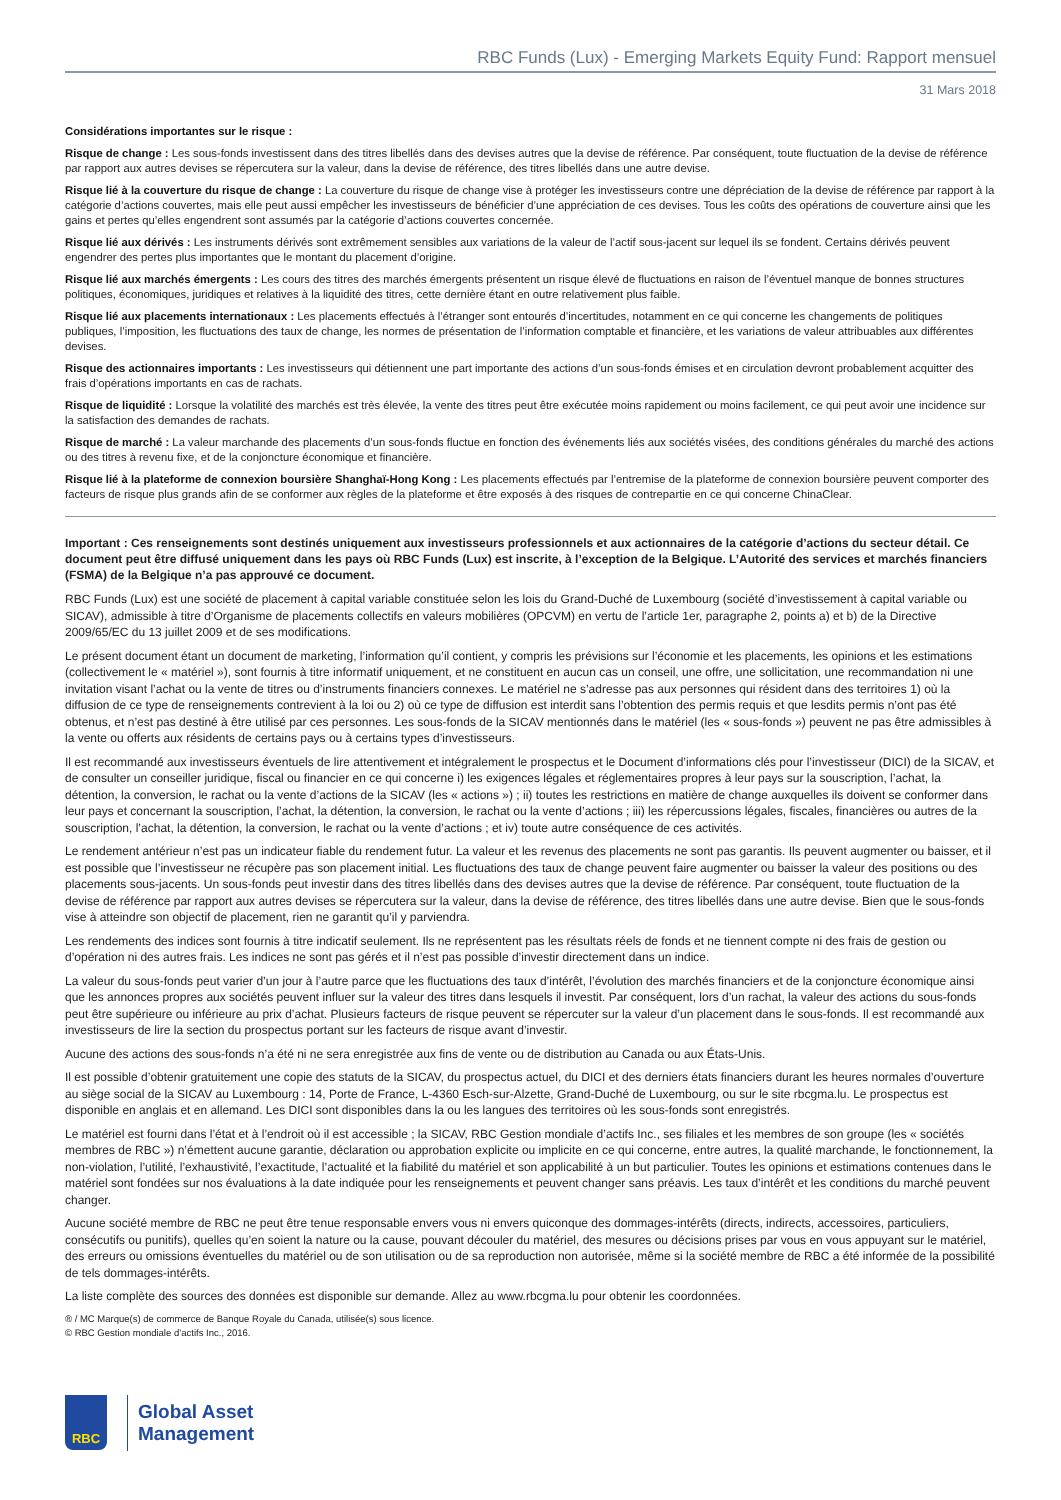RBC Funds (Lux) - Emerging Markets Equity Fund: Rapport mensuel
31 Mars 2018
Considérations importantes sur le risque :
Risque de change : Les sous-fonds investissent dans des titres libellés dans des devises autres que la devise de référence. Par conséquent, toute fluctuation de la devise de référence par rapport aux autres devises se répercutera sur la valeur, dans la devise de référence, des titres libellés dans une autre devise.
Risque lié à la couverture du risque de change : La couverture du risque de change vise à protéger les investisseurs contre une dépréciation de la devise de référence par rapport à la catégorie d’actions couvertes, mais elle peut aussi empêcher les investisseurs de bénéficier d’une appréciation de ces devises. Tous les coûts des opérations de couverture ainsi que les gains et pertes qu’elles engendrent sont assumés par la catégorie d’actions couvertes concernée.
Risque lié aux dérivés : Les instruments dérivés sont extrêmement sensibles aux variations de la valeur de l’actif sous-jacent sur lequel ils se fondent. Certains dérivés peuvent engendrer des pertes plus importantes que le montant du placement d’origine.
Risque lié aux marchés émergents : Les cours des titres des marchés émergents présentent un risque élevé de fluctuations en raison de l’éventuel manque de bonnes structures politiques, économiques, juridiques et relatives à la liquidité des titres, cette dernière étant en outre relativement plus faible.
Risque lié aux placements internationaux : Les placements effectués à l’étranger sont entourés d’incertitudes, notamment en ce qui concerne les changements de politiques publiques, l’imposition, les fluctuations des taux de change, les normes de présentation de l’information comptable et financière, et les variations de valeur attribuables aux différentes devises.
Risque des actionnaires importants : Les investisseurs qui détiennent une part importante des actions d’un sous-fonds émises et en circulation devront probablement acquitter des frais d’opérations importants en cas de rachats.
Risque de liquidité : Lorsque la volatilité des marchés est très élevée, la vente des titres peut être exécutée moins rapidement ou moins facilement, ce qui peut avoir une incidence sur la satisfaction des demandes de rachats.
Risque de marché : La valeur marchande des placements d’un sous-fonds fluctue en fonction des événements liés aux sociétés visées, des conditions générales du marché des actions ou des titres à revenu fixe, et de la conjoncture économique et financière.
Risque lié à la plateforme de connexion boursière Shanghaï-Hong Kong : Les placements effectués par l’entremise de la plateforme de connexion boursière peuvent comporter des facteurs de risque plus grands afin de se conformer aux règles de la plateforme et être exposés à des risques de contrepartie en ce qui concerne ChinaClear.
Important : Ces renseignements sont destinés uniquement aux investisseurs professionnels et aux actionnaires de la catégorie d’actions du secteur détail. Ce document peut être diffusé uniquement dans les pays où RBC Funds (Lux) est inscrite, à l’exception de la Belgique. L’Autorité des services et marchés financiers (FSMA) de la Belgique n’a pas approuvé ce document.
RBC Funds (Lux) est une société de placement à capital variable constituée selon les lois du Grand-Duché de Luxembourg (société d’investissement à capital variable ou SICAV), admissible à titre d’Organisme de placements collectifs en valeurs mobilières (OPCVM) en vertu de l’article 1er, paragraphe 2, points a) et b) de la Directive 2009/65/EC du 13 juillet 2009 et de ses modifications.
Le présent document étant un document de marketing, l’information qu’il contient, y compris les prévisions sur l’économie et les placements, les opinions et les estimations (collectivement le « matériel »), sont fournis à titre informatif uniquement, et ne constituent en aucun cas un conseil, une offre, une sollicitation, une recommandation ni une invitation visant l’achat ou la vente de titres ou d’instruments financiers connexes. Le matériel ne s’adresse pas aux personnes qui résident dans des territoires 1) où la diffusion de ce type de renseignements contrevient à la loi ou 2) où ce type de diffusion est interdit sans l’obtention des permis requis et que lesdits permis n’ont pas été obtenus, et n’est pas destiné à être utilisé par ces personnes. Les sous-fonds de la SICAV mentionnés dans le matériel (les « sous-fonds ») peuvent ne pas être admissibles à la vente ou offerts aux résidents de certains pays ou à certains types d’investisseurs.
Il est recommandé aux investisseurs éventuels de lire attentivement et intégralement le prospectus et le Document d’informations clés pour l’investisseur (DICI) de la SICAV, et de consulter un conseiller juridique, fiscal ou financier en ce qui concerne i) les exigences légales et réglementaires propres à leur pays sur la souscription, l’achat, la détention, la conversion, le rachat ou la vente d’actions de la SICAV (les « actions ») ; ii) toutes les restrictions en matière de change auxquelles ils doivent se conformer dans leur pays et concernant la souscription, l’achat, la détention, la conversion, le rachat ou la vente d’actions ; iii) les répercussions légales, fiscales, financières ou autres de la souscription, l’achat, la détention, la conversion, le rachat ou la vente d’actions ; et iv) toute autre conséquence de ces activités.
Le rendement antérieur n’est pas un indicateur fiable du rendement futur. La valeur et les revenus des placements ne sont pas garantis. Ils peuvent augmenter ou baisser, et il est possible que l’investisseur ne récupère pas son placement initial. Les fluctuations des taux de change peuvent faire augmenter ou baisser la valeur des positions ou des placements sous-jacents. Un sous-fonds peut investir dans des titres libellés dans des devises autres que la devise de référence. Par conséquent, toute fluctuation de la devise de référence par rapport aux autres devises se répercutera sur la valeur, dans la devise de référence, des titres libellés dans une autre devise. Bien que le sous-fonds vise à atteindre son objectif de placement, rien ne garantit qu’il y parviendra.
Les rendements des indices sont fournis à titre indicatif seulement. Ils ne représentent pas les résultats réels de fonds et ne tiennent compte ni des frais de gestion ou d’opération ni des autres frais. Les indices ne sont pas gérés et il n’est pas possible d’investir directement dans un indice.
La valeur du sous-fonds peut varier d’un jour à l’autre parce que les fluctuations des taux d’intérêt, l’évolution des marchés financiers et de la conjoncture économique ainsi que les annonces propres aux sociétés peuvent influer sur la valeur des titres dans lesquels il investit. Par conséquent, lors d’un rachat, la valeur des actions du sous-fonds peut être supérieure ou inférieure au prix d’achat. Plusieurs facteurs de risque peuvent se répercuter sur la valeur d’un placement dans le sous-fonds. Il est recommandé aux investisseurs de lire la section du prospectus portant sur les facteurs de risque avant d’investir.
Aucune des actions des sous-fonds n’a été ni ne sera enregistrée aux fins de vente ou de distribution au Canada ou aux États-Unis.
Il est possible d’obtenir gratuitement une copie des statuts de la SICAV, du prospectus actuel, du DICI et des derniers états financiers durant les heures normales d’ouverture au siège social de la SICAV au Luxembourg : 14, Porte de France, L-4360 Esch-sur-Alzette, Grand-Duché de Luxembourg, ou sur le site rbcgma.lu. Le prospectus est disponible en anglais et en allemand. Les DICI sont disponibles dans la ou les langues des territoires où les sous-fonds sont enregistrés.
Le matériel est fourni dans l’état et à l’endroit où il est accessible ; la SICAV, RBC Gestion mondiale d’actifs Inc., ses filiales et les membres de son groupe (les « sociétés membres de RBC ») n’émettent aucune garantie, déclaration ou approbation explicite ou implicite en ce qui concerne, entre autres, la qualité marchande, le fonctionnement, la non-violation, l’utilité, l’exhaustivité, l’exactitude, l’actualité et la fiabilité du matériel et son applicabilité à un but particulier. Toutes les opinions et estimations contenues dans le matériel sont fondées sur nos évaluations à la date indiquée pour les renseignements et peuvent changer sans préavis. Les taux d’intérêt et les conditions du marché peuvent changer.
Aucune société membre de RBC ne peut être tenue responsable envers vous ni envers quiconque des dommages-intérêts (directs, indirects, accessoires, particuliers, consécutifs ou punitifs), quelles qu’en soient la nature ou la cause, pouvant découler du matériel, des mesures ou décisions prises par vous en vous appuyant sur le matériel, des erreurs ou omissions éventuelles du matériel ou de son utilisation ou de sa reproduction non autorisée, même si la société membre de RBC a été informée de la possibilité de tels dommages-intérêts.
La liste complète des sources des données est disponible sur demande. Allez au www.rbcgma.lu pour obtenir les coordonnées.
® / MC Marque(s) de commerce de Banque Royale du Canada, utilisée(s) sous licence.
© RBC Gestion mondiale d’actifs Inc., 2016.
RBC
Global Asset
Management